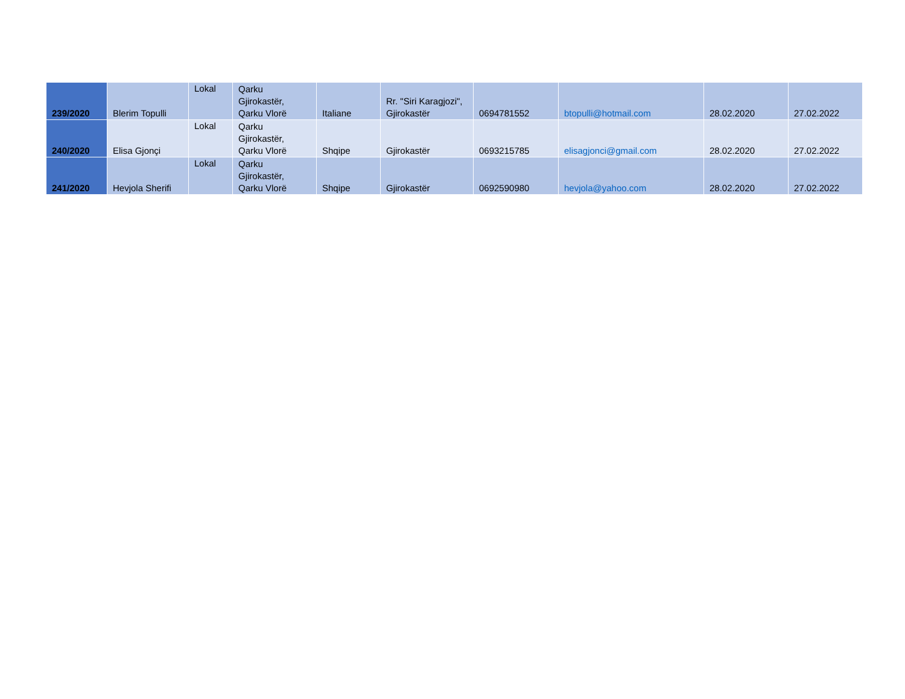| 239/2020 | Blerim Topulli | Lokal | Qarku Gjirokastër, Qarku Vlorë | Italiane | Rr. "Siri Karagjozi", Gjirokastër | 0694781552 | btopulli@hotmail.com | 28.02.2020 | 27.02.2022 |
| 240/2020 | Elisa Gjonçi | Lokal | Qarku Gjirokastër, Qarku Vlorë | Shqipe | Gjirokastër | 0693215785 | elisagjonci@gmail.com | 28.02.2020 | 27.02.2022 |
| 241/2020 | Hevjola Sherifi | Lokal | Qarku Gjirokastër, Qarku Vlorë | Shqipe | Gjirokastër | 0692590980 | hevjola@yahoo.com | 28.02.2020 | 27.02.2022 |